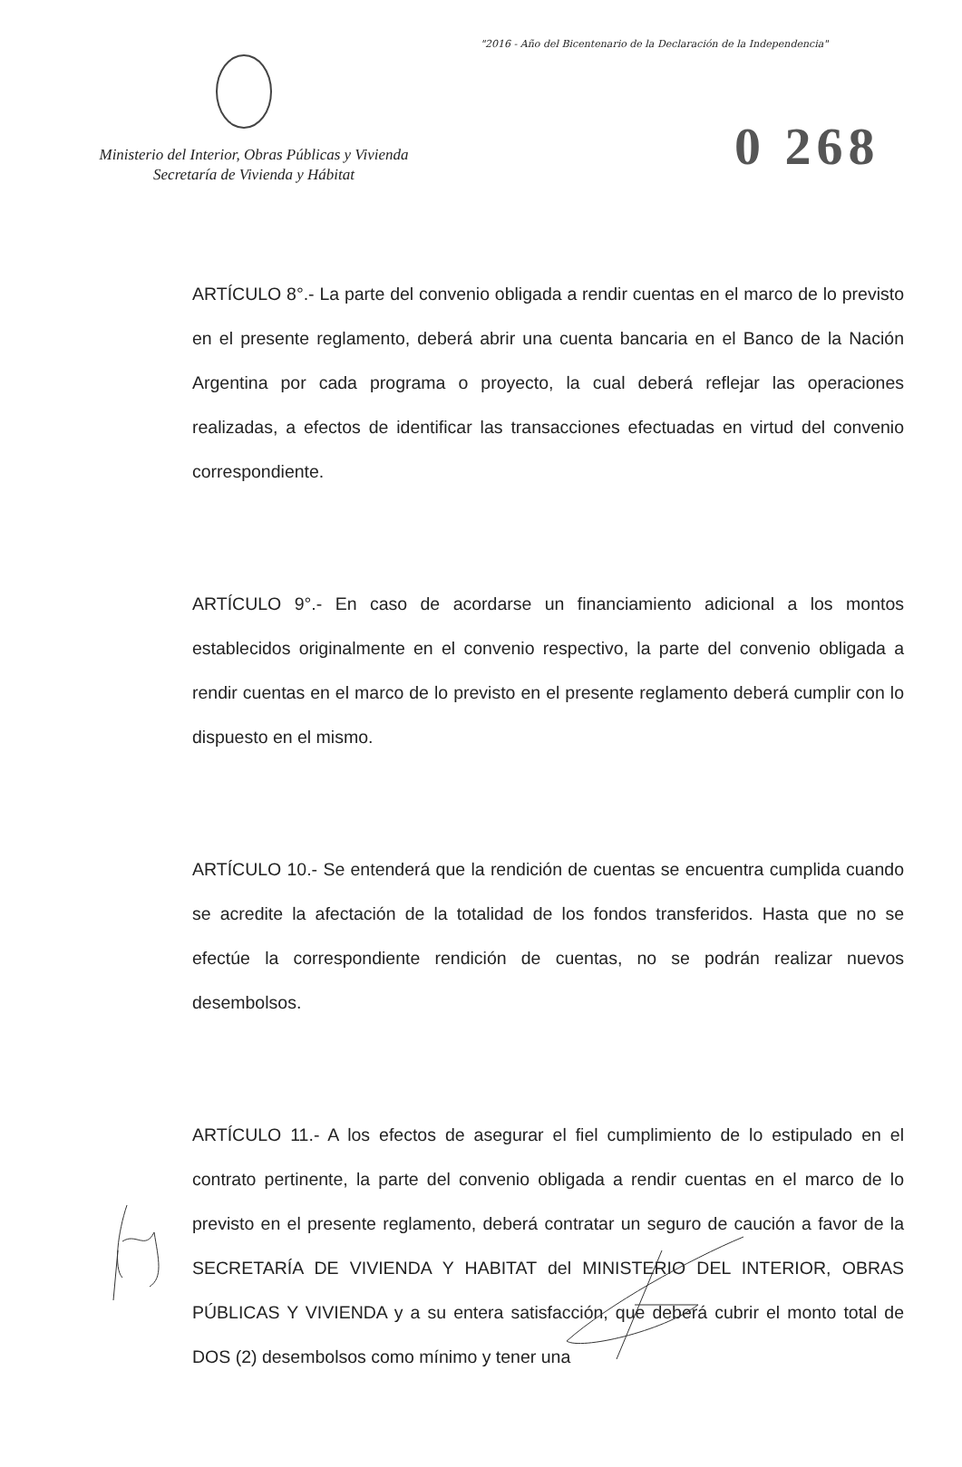"2016 - Año del Bicentenario de la Declaración de la Independencia"
Ministerio del Interior, Obras Públicas y Vivienda
Secretaría de Vivienda y Hábitat
0 268
ARTÍCULO 8°.- La parte del convenio obligada a rendir cuentas en el marco de lo previsto en el presente reglamento, deberá abrir una cuenta bancaria en el Banco de la Nación Argentina por cada programa o proyecto, la cual deberá reflejar las operaciones realizadas, a efectos de identificar las transacciones efectuadas en virtud del convenio correspondiente.
ARTÍCULO 9°.- En caso de acordarse un financiamiento adicional a los montos establecidos originalmente en el convenio respectivo, la parte del convenio obligada a rendir cuentas en el marco de lo previsto en el presente reglamento deberá cumplir con lo dispuesto en el mismo.
ARTÍCULO 10.- Se entenderá que la rendición de cuentas se encuentra cumplida cuando se acredite la afectación de la totalidad de los fondos transferidos. Hasta que no se efectúe la correspondiente rendición de cuentas, no se podrán realizar nuevos desembolsos.
ARTÍCULO 11.- A los efectos de asegurar el fiel cumplimiento de lo estipulado en el contrato pertinente, la parte del convenio obligada a rendir cuentas en el marco de lo previsto en el presente reglamento, deberá contratar un seguro de caución a favor de la SECRETARÍA DE VIVIENDA Y HABITAT del MINISTERIO DEL INTERIOR, OBRAS PÚBLICAS Y VIVIENDA y a su entera satisfacción, que deberá cubrir el monto total de DOS (2) desembolsos como mínimo y tener una